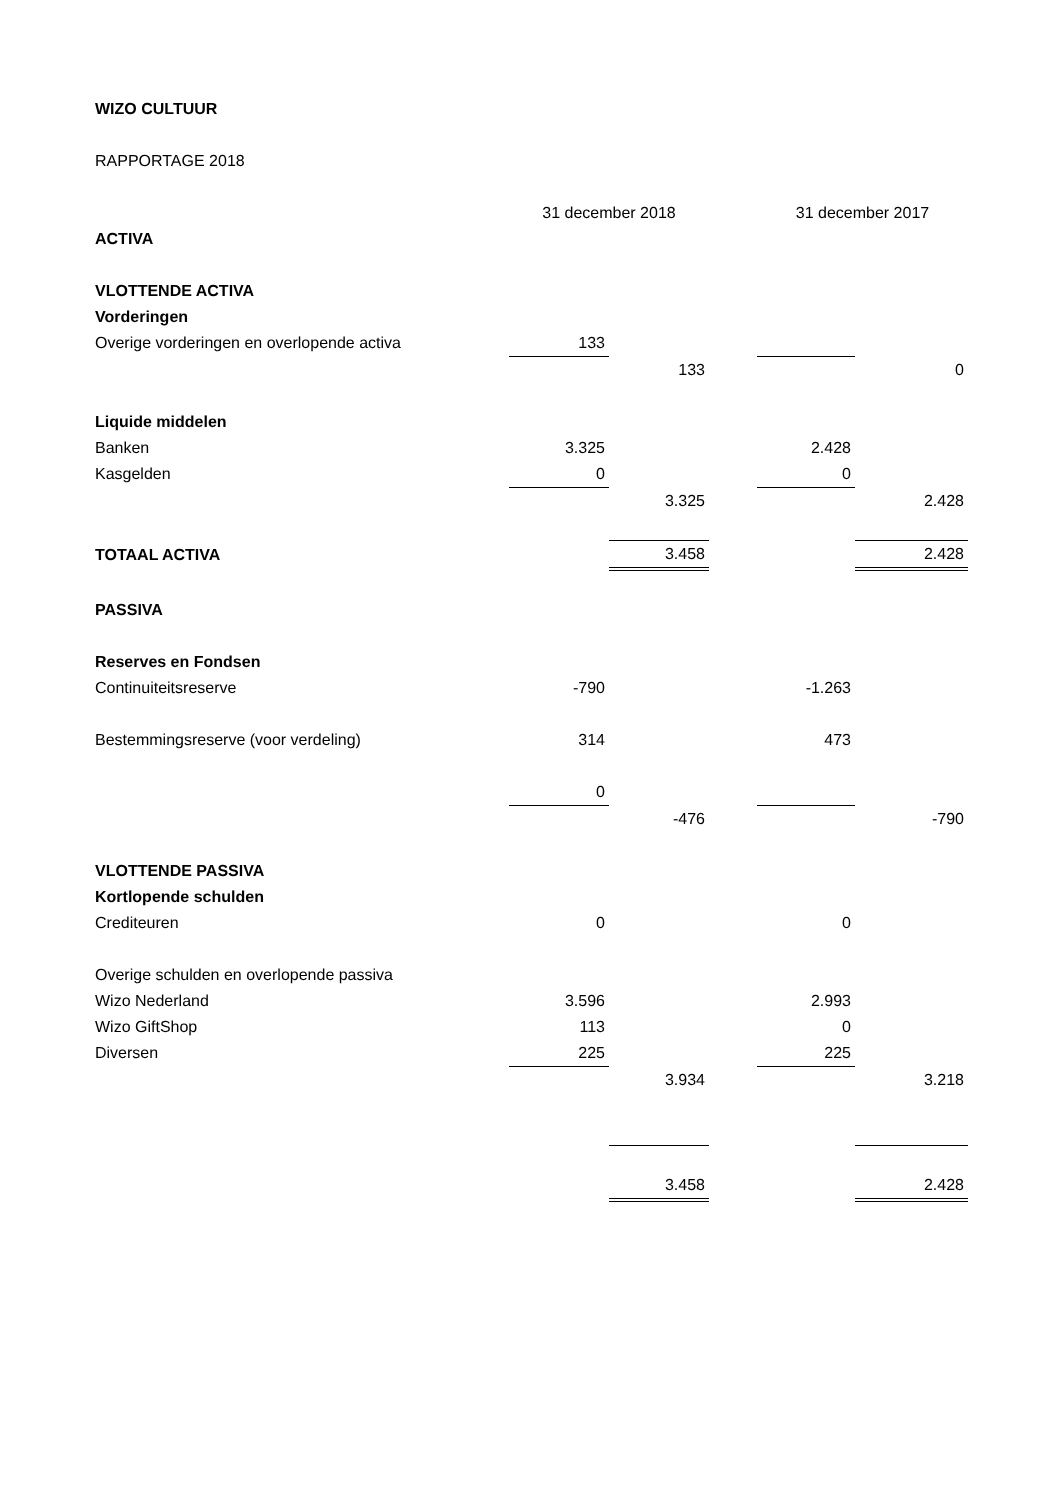WIZO CULTUUR
RAPPORTAGE 2018
| | 31 december 2018 | | | 31 december 2017 | |
| ACTIVA | | | | | |
| VLOTTENDE ACTIVA | | | | | |
| Vorderingen | | | | | |
| Overige vorderingen en overlopende activa | 133 | | | | |
| | | 133 | | | 0 |
| Liquide middelen | | | | | |
| Banken | 3.325 | | | 2.428 | |
| Kasgelden | 0 | | | 0 | |
| | | 3.325 | | | 2.428 |
| TOTAAL ACTIVA | | 3.458 | | | 2.428 |
| PASSIVA | | | | | |
| Reserves en Fondsen | | | | | |
| Continuiteitsreserve | -790 | | | -1.263 | |
| Bestemmingsreserve (voor verdeling) | 314 | | | 473 | |
| | 0 | | | | |
| | | -476 | | | -790 |
| VLOTTENDE PASSIVA | | | | | |
| Kortlopende schulden | | | | | |
| Crediteuren | 0 | | | 0 | |
| Overige schulden en overlopende passiva | | | | | |
| Wizo Nederland | 3.596 | | | 2.993 | |
| Wizo GiftShop | 113 | | | 0 | |
| Diversen | 225 | | | 225 | |
| | | 3.934 | | | 3.218 |
| | | 3.458 | | | 2.428 |